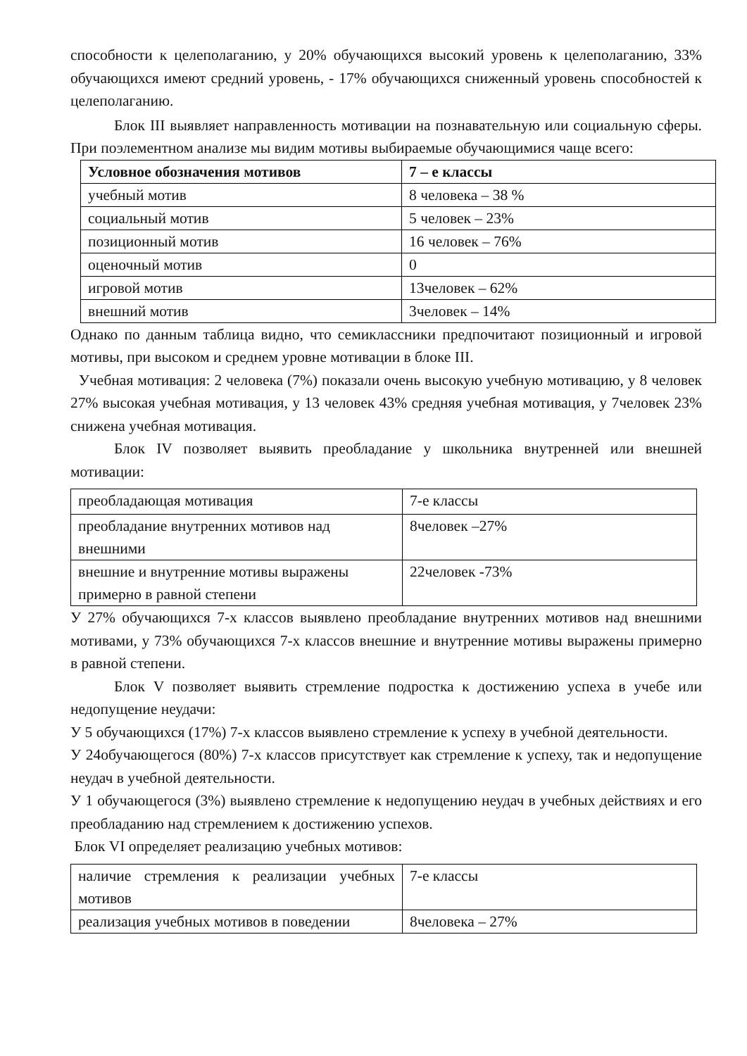способности к целеполаганию, у 20% обучающихся высокий уровень к целеполаганию, 33% обучающихся имеют средний уровень, - 17% обучающихся сниженный уровень способностей к целеполаганию.
Блок III выявляет направленность мотивации на познавательную или социальную сферы. При поэлементном анализе мы видим мотивы выбираемые обучающимися чаще всего:
| Условное обозначения мотивов | 7 – е классы |
| --- | --- |
| учебный мотив | 8 человека – 38 % |
| социальный мотив | 5 человек – 23% |
| позиционный мотив | 16 человек – 76% |
| оценочный мотив | 0 |
| игровой мотив | 13человек – 62% |
| внешний мотив | 3человек – 14% |
Однако по данным таблица видно, что семиклассники предпочитают позиционный и игровой мотивы, при высоком и среднем уровне мотивации в блоке III.
Учебная мотивация: 2 человека (7%) показали очень высокую учебную мотивацию, у 8 человек 27% высокая учебная мотивация, у 13 человек 43% средняя учебная мотивация, у 7человек 23% снижена учебная мотивация.
Блок IV позволяет выявить преобладание у школьника внутренней или внешней мотивации:
| преобладающая мотивация | 7-е классы |
| преобладание внутренних мотивов над внешними | 8человек –27% |
| внешние и внутренние мотивы выражены примерно в равной степени | 22человек -73% |
У 27% обучающихся 7-х классов выявлено преобладание внутренних мотивов над внешними мотивами, у 73% обучающихся 7-х классов внешние и внутренние мотивы выражены примерно в равной степени.
Блок V позволяет выявить стремление подростка к достижению успеха в учебе или недопущение неудачи:
У 5 обучающихся (17%) 7-х классов выявлено стремление к успеху в учебной деятельности.
У 24обучающегося (80%) 7-х классов присутствует как стремление к успеху, так и недопущение неудач в учебной деятельности.
У 1 обучающегося (3%) выявлено стремление к недопущению неудач в учебных действиях и его преобладанию над стремлением к достижению успехов.
Блок VI определяет реализацию учебных мотивов:
| наличие стремления к реализации учебных мотивов | 7-е классы |
| реализация учебных мотивов в поведении | 8человека – 27% |